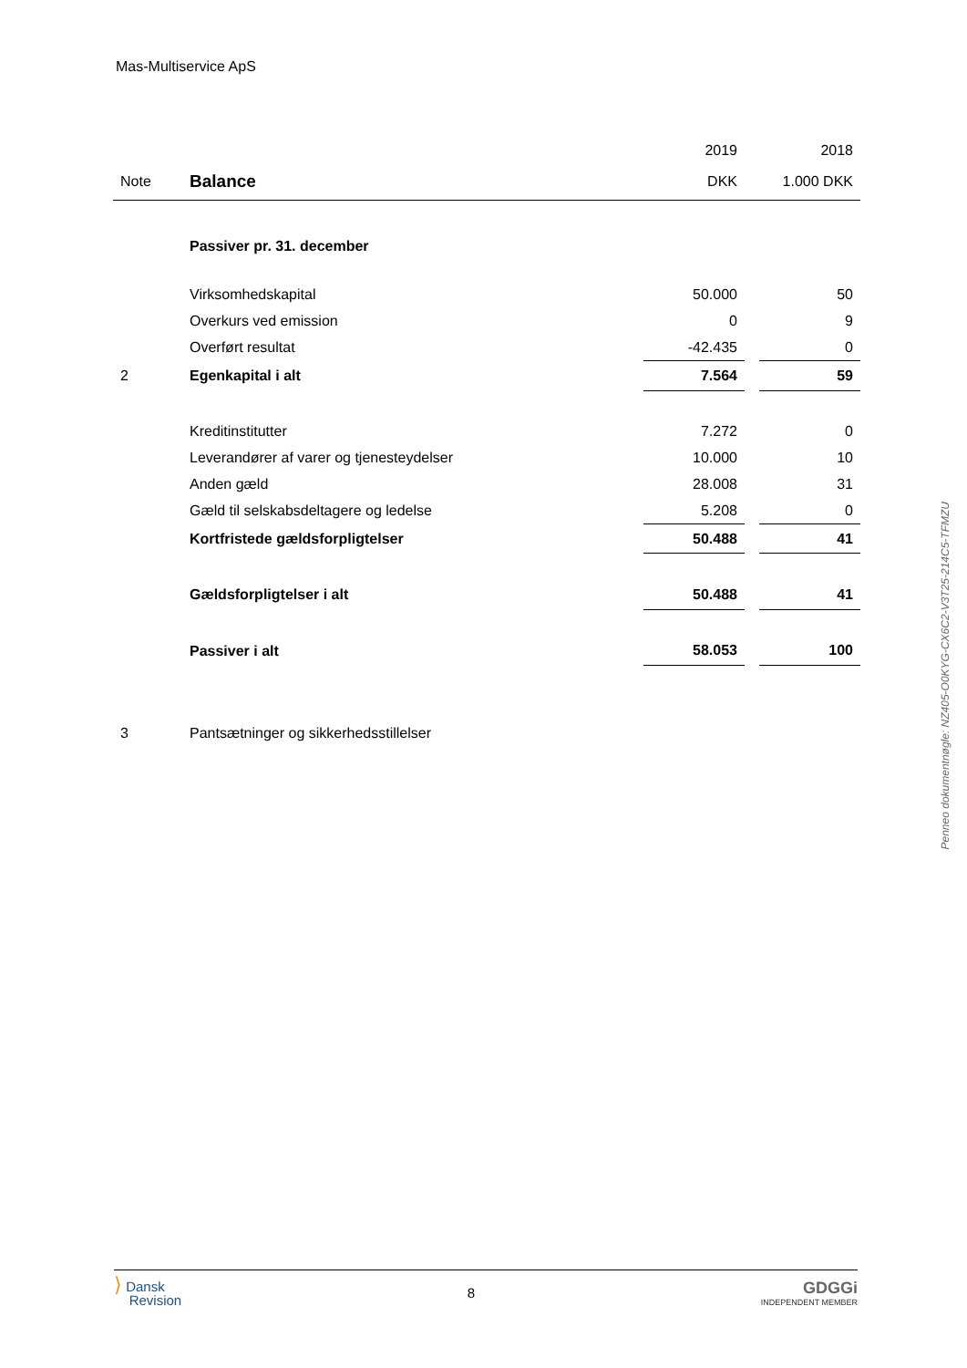Mas-Multiservice ApS
| | | 2019 | | 2018 |
| Note | Balance | DKK | | 1.000 DKK |
| | Passiver pr. 31. december | | | |
| | Virksomhedskapital | 50.000 | | 50 |
| | Overkurs ved emission | 0 | | 9 |
| | Overført resultat | -42.435 | | 0 |
| 2 | Egenkapital i alt | 7.564 | | 59 |
| | Kreditinstitutter | 7.272 | | 0 |
| | Leverandører af varer og tjenesteydelser | 10.000 | | 10 |
| | Anden gæld | 28.008 | | 31 |
| | Gæld til selskabsdeltagere og ledelse | 5.208 | | 0 |
| | Kortfristede gældsforpligtelser | 50.488 | | 41 |
| | Gældsforpligtelser i alt | 50.488 | | 41 |
| | Passiver i alt | 58.053 | | 100 |
| 3 | Pantsætninger og sikkerhedsstillelser | | | |
Penneo dokumentnøgle: NZ405-O0KYG-CX6C2-V3T25-214C5-TFMZU
⟩ Dansk
Revision
8
GDGGi
INDEPENDENT MEMBER